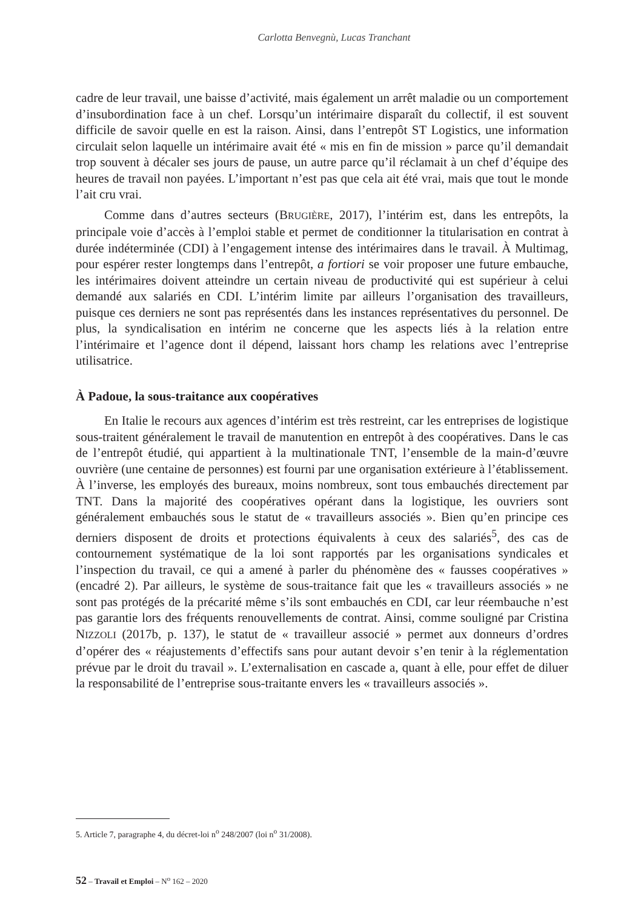Carlotta Benvegnù, Lucas Tranchant
cadre de leur travail, une baisse d’activité, mais également un arrêt maladie ou un comportement d’insubordination face à un chef. Lorsqu’un intérimaire disparaît du collectif, il est souvent difficile de savoir quelle en est la raison. Ainsi, dans l’entrepôt ST Logistics, une information circulait selon laquelle un intérimaire avait été « mis en fin de mission » parce qu’il demandait trop souvent à décaler ses jours de pause, un autre parce qu’il réclamait à un chef d’équipe des heures de travail non payées. L’important n’est pas que cela ait été vrai, mais que tout le monde l’ait cru vrai.
Comme dans d’autres secteurs (BRUGIÈRE, 2017), l’intérim est, dans les entrepôts, la principale voie d’accès à l’emploi stable et permet de conditionner la titularisation en contrat à durée indéterminée (CDI) à l’engagement intense des intérimaires dans le travail. À Multimag, pour espérer rester longtemps dans l’entrepôt, a fortiori se voir proposer une future embauche, les intérimaires doivent atteindre un certain niveau de productivité qui est supérieur à celui demandé aux salariés en CDI. L’intérim limite par ailleurs l’organisation des travailleurs, puisque ces derniers ne sont pas représentés dans les instances représentatives du personnel. De plus, la syndicalisation en intérim ne concerne que les aspects liés à la relation entre l’intérimaire et l’agence dont il dépend, laissant hors champ les relations avec l’entreprise utilisatrice.
À Padoue, la sous-traitance aux coopératives
En Italie le recours aux agences d’intérim est très restreint, car les entreprises de logistique sous-traitent généralement le travail de manutention en entrepôt à des coopératives. Dans le cas de l’entrepôt étudié, qui appartient à la multinationale TNT, l’ensemble de la main-d’œuvre ouvrière (une centaine de personnes) est fourni par une organisation extérieure à l’établissement. À l’inverse, les employés des bureaux, moins nombreux, sont tous embauchés directement par TNT. Dans la majorité des coopératives opérant dans la logistique, les ouvriers sont généralement embauchés sous le statut de « travailleurs associés ». Bien qu’en principe ces derniers disposent de droits et protections équivalents à ceux des salariés<sup>5</sup>, des cas de contournement systématique de la loi sont rapportés par les organisations syndicales et l’inspection du travail, ce qui a amené à parler du phénomène des « fausses coopératives » (encadré 2). Par ailleurs, le système de sous-traitance fait que les « travailleurs associés » ne sont pas protégés de la précarité même s’ils sont embauchés en CDI, car leur réembauche n’est pas garantie lors des fréquents renouvellements de contrat. Ainsi, comme souligné par Cristina NIZZOLI (2017b, p. 137), le statut de « travailleur associé » permet aux donneurs d’ordres d’opérer des « réajustements d’effectifs sans pour autant devoir s’en tenir à la réglementation prévue par le droit du travail ». L’externalisation en cascade a, quant à elle, pour effet de diluer la responsabilité de l’entreprise sous-traitante envers les « travailleurs associés ».
5. Article 7, paragraphe 4, du décret-loi n<sup>o</sup> 248/2007 (loi n<sup>o</sup> 31/2008).
52 – Travail et Emploi – N<sup>o</sup> 162 – 2020